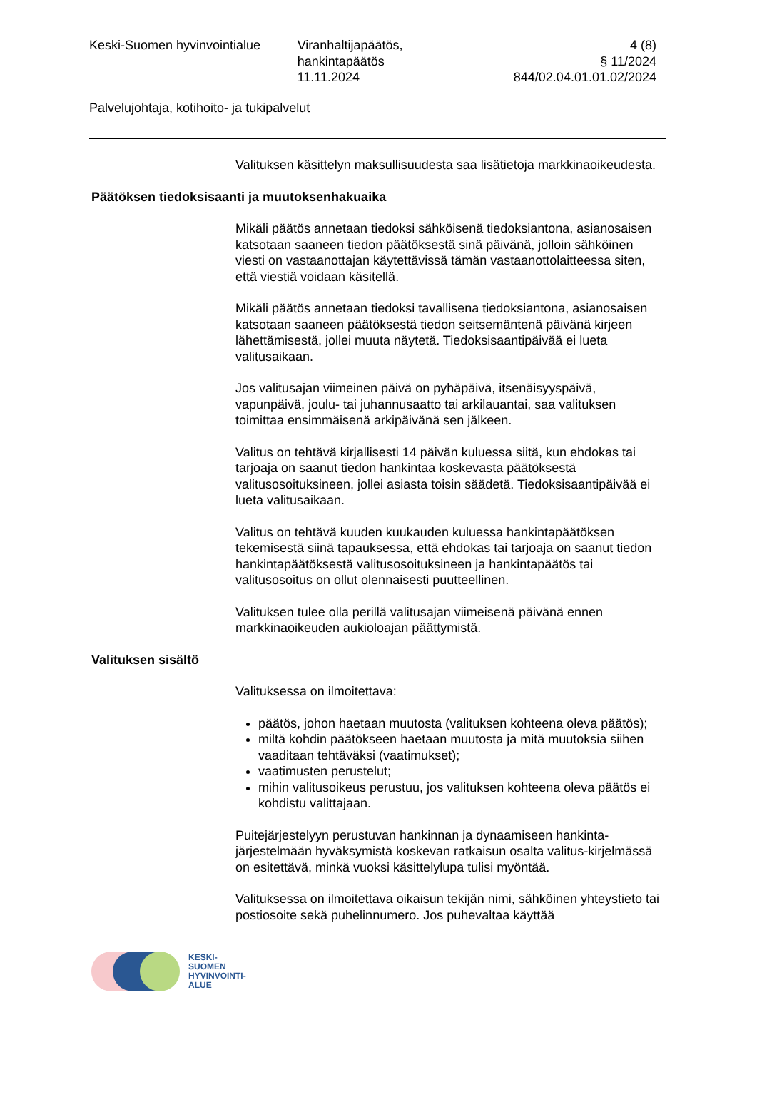Keski-Suomen hyvinvointialue Viranhaltijapäätös,
hankintapäätös
11.11.2024
4 (8)
§ 11/2024
844/02.04.01.01.02/2024
Palvelujohtaja, kotihoito- ja tukipalvelut
Valituksen käsittelyn maksullisuudesta saa lisätietoja markkinaoikeudesta.
Päätöksen tiedoksisaanti ja muutoksenhakuaika
Mikäli päätös annetaan tiedoksi sähköisenä tiedoksiantona, asianosaisen katsotaan saaneen tiedon päätöksestä sinä päivänä, jolloin sähköinen viesti on vastaanottajan käytettävissä tämän vastaanottolaitteessa siten, että viestiä voidaan käsitellä.
Mikäli päätös annetaan tiedoksi tavallisena tiedoksiantona, asianosaisen katsotaan saaneen päätöksestä tiedon seitsemäntenä päivänä kirjeen lähettämisestä, jollei muuta näytetä. Tiedoksisaantipäivää ei lueta valitusaikaan.
Jos valitusajan viimeinen päivä on pyhäpäivä, itsenäisyyspäivä, vapunpäivä, joulu- tai juhannusaatto tai arkilauantai, saa valituksen toimittaa ensimmäisenä arkipäivänä sen jälkeen.
Valitus on tehtävä kirjallisesti 14 päivän kuluessa siitä, kun ehdokas tai tarjoaja on saanut tiedon hankintaa koskevasta päätöksestä valitusosoituksineen, jollei asiasta toisin säädetä. Tiedoksisaantipäivää ei lueta valitusaikaan.
Valitus on tehtävä kuuden kuukauden kuluessa hankintapäätöksen tekemisestä siinä tapauksessa, että ehdokas tai tarjoaja on saanut tiedon hankintapäätöksestä valitusosoituksineen ja hankintapäätös tai valitusosoitus on ollut olennaisesti puutteellinen.
Valituksen tulee olla perillä valitusajan viimeisenä päivänä ennen markkinaoikeuden aukioloajan päättymistä.
Valituksen sisältö
Valituksessa on ilmoitettava:
päätös, johon haetaan muutosta (valituksen kohteena oleva päätös);
miltä kohdin päätökseen haetaan muutosta ja mitä muutoksia siihen vaaditaan tehtäväksi (vaatimukset);
vaatimusten perustelut;
mihin valitusoikeus perustuu, jos valituksen kohteena oleva päätös ei kohdistu valittajaan.
Puitejärjestelyyn perustuvan hankinnan ja dynaamiseen hankinta-järjestelmään hyväksymistä koskevan ratkaisun osalta valitus-kirjelmässä on esitettävä, minkä vuoksi käsittelylupa tulisi myöntää.
Valituksessa on ilmoitettava oikaisun tekijän nimi, sähköinen yhteystieto tai postiosoite sekä puhelinnumero. Jos puhevaltaa käyttää
KESKI-
SUOMEN
HYVINVOINTI-
ALUE